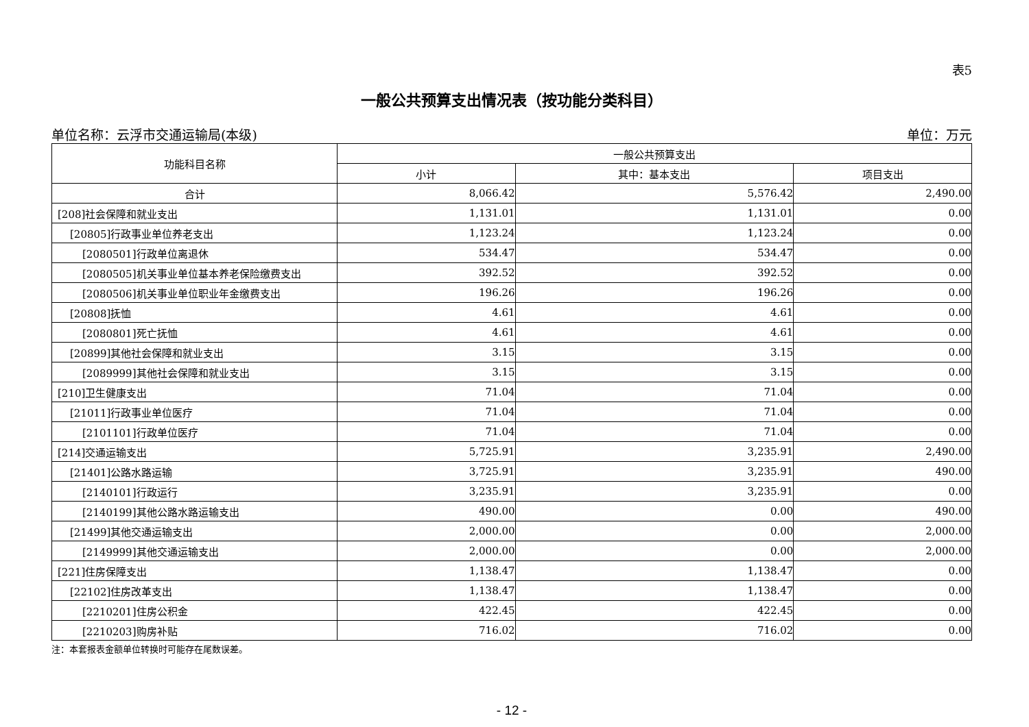表5
一般公共预算支出情况表（按功能分类科目）
单位名称：云浮市交通运输局(本级) 单位：万元
| 功能科目名称 | 一般公共预算支出 | | |
| --- | --- | --- | --- |
| | 小计 | 其中：基本支出 | 项目支出 |
| 合计 | 8,066.42 | 5,576.42 | 2,490.00 |
| [208]社会保障和就业支出 | 1,131.01 | 1,131.01 | 0.00 |
| [20805]行政事业单位养老支出 | 1,123.24 | 1,123.24 | 0.00 |
| [2080501]行政单位离退休 | 534.47 | 534.47 | 0.00 |
| [2080505]机关事业单位基本养老保险缴费支出 | 392.52 | 392.52 | 0.00 |
| [2080506]机关事业单位职业年金缴费支出 | 196.26 | 196.26 | 0.00 |
| [20808]抚恤 | 4.61 | 4.61 | 0.00 |
| [2080801]死亡抚恤 | 4.61 | 4.61 | 0.00 |
| [20899]其他社会保障和就业支出 | 3.15 | 3.15 | 0.00 |
| [2089999]其他社会保障和就业支出 | 3.15 | 3.15 | 0.00 |
| [210]卫生健康支出 | 71.04 | 71.04 | 0.00 |
| [21011]行政事业单位医疗 | 71.04 | 71.04 | 0.00 |
| [2101101]行政单位医疗 | 71.04 | 71.04 | 0.00 |
| [214]交通运输支出 | 5,725.91 | 3,235.91 | 2,490.00 |
| [21401]公路水路运输 | 3,725.91 | 3,235.91 | 490.00 |
| [2140101]行政运行 | 3,235.91 | 3,235.91 | 0.00 |
| [2140199]其他公路水路运输支出 | 490.00 | 0.00 | 490.00 |
| [21499]其他交通运输支出 | 2,000.00 | 0.00 | 2,000.00 |
| [2149999]其他交通运输支出 | 2,000.00 | 0.00 | 2,000.00 |
| [221]住房保障支出 | 1,138.47 | 1,138.47 | 0.00 |
| [22102]住房改革支出 | 1,138.47 | 1,138.47 | 0.00 |
| [2210201]住房公积金 | 422.45 | 422.45 | 0.00 |
| [2210203]购房补贴 | 716.02 | 716.02 | 0.00 |
注：本套报表金额单位转换时可能存在尾数误差。
- 12 -